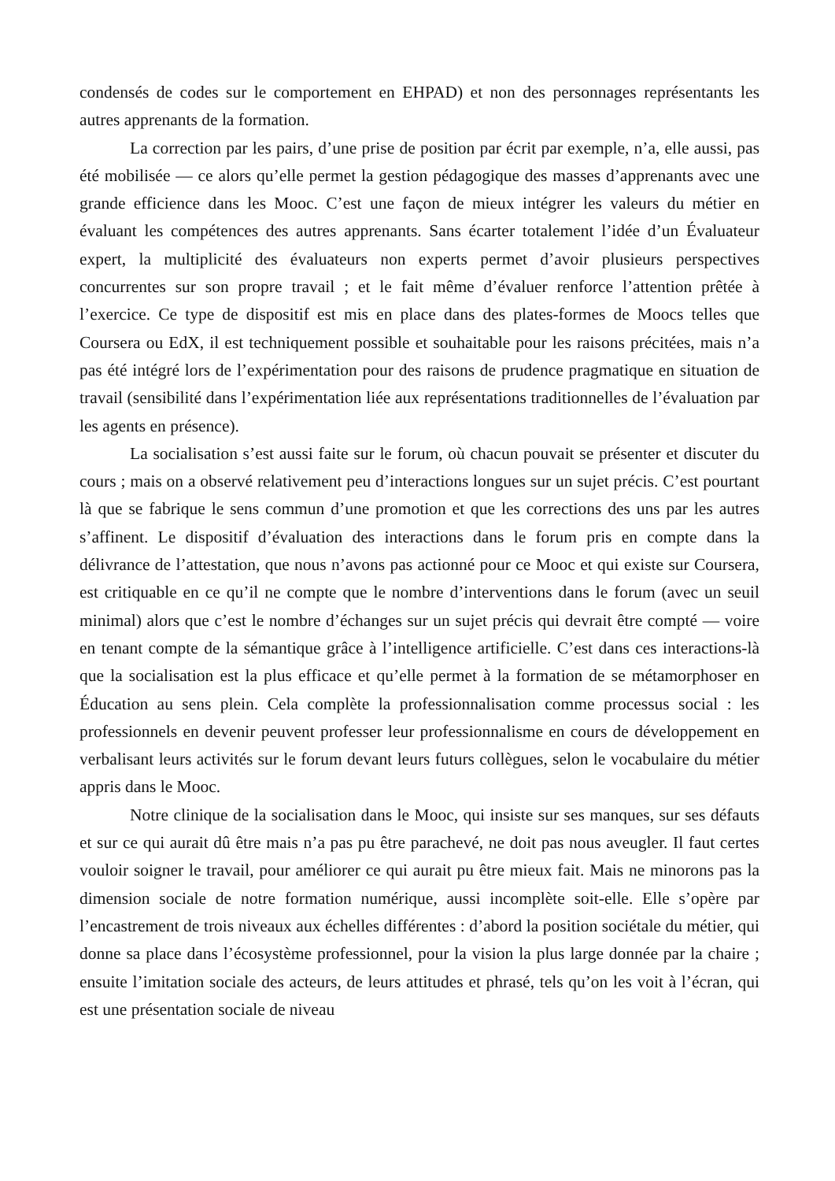condensés de codes sur le comportement en EHPAD) et non des personnages représentants les autres apprenants de la formation.
La correction par les pairs, d’une prise de position par écrit par exemple, n’a, elle aussi, pas été mobilisée — ce alors qu’elle permet la gestion pédagogique des masses d’apprenants avec une grande efficience dans les Mooc. C’est une façon de mieux intégrer les valeurs du métier en évaluant les compétences des autres apprenants. Sans écarter totalement l’idée d’un Évaluateur expert, la multiplicité des évaluateurs non experts permet d’avoir plusieurs perspectives concurrentes sur son propre travail ; et le fait même d’évaluer renforce l’attention prêtée à l’exercice. Ce type de dispositif est mis en place dans des plates-formes de Moocs telles que Coursera ou EdX, il est techniquement possible et souhaitable pour les raisons précitées, mais n’a pas été intégré lors de l’expérimentation pour des raisons de prudence pragmatique en situation de travail (sensibilité dans l’expérimentation liée aux représentations traditionnelles de l’évaluation par les agents en présence).
La socialisation s’est aussi faite sur le forum, où chacun pouvait se présenter et discuter du cours ; mais on a observé relativement peu d’interactions longues sur un sujet précis. C’est pourtant là que se fabrique le sens commun d’une promotion et que les corrections des uns par les autres s’affinent. Le dispositif d’évaluation des interactions dans le forum pris en compte dans la délivrance de l’attestation, que nous n’avons pas actionné pour ce Mooc et qui existe sur Coursera, est critiquable en ce qu’il ne compte que le nombre d’interventions dans le forum (avec un seuil minimal) alors que c’est le nombre d’échanges sur un sujet précis qui devrait être compté — voire en tenant compte de la sémantique grâce à l’intelligence artificielle. C’est dans ces interactions-là que la socialisation est la plus efficace et qu’elle permet à la formation de se métamorphoser en Éducation au sens plein. Cela complète la professionnalisation comme processus social : les professionnels en devenir peuvent professer leur professionnalisme en cours de développement en verbalisant leurs activités sur le forum devant leurs futurs collègues, selon le vocabulaire du métier appris dans le Mooc.
Notre clinique de la socialisation dans le Mooc, qui insiste sur ses manques, sur ses défauts et sur ce qui aurait dû être mais n’a pas pu être parachevé, ne doit pas nous aveugler. Il faut certes vouloir soigner le travail, pour améliorer ce qui aurait pu être mieux fait. Mais ne minorons pas la dimension sociale de notre formation numérique, aussi incomplète soit-elle. Elle s’opère par l’encastrement de trois niveaux aux échelles différentes : d’abord la position sociétale du métier, qui donne sa place dans l’écosystème professionnel, pour la vision la plus large donnée par la chaire ; ensuite l’imitation sociale des acteurs, de leurs attitudes et phrasé, tels qu’on les voit à l’écran, qui est une présentation sociale de niveau